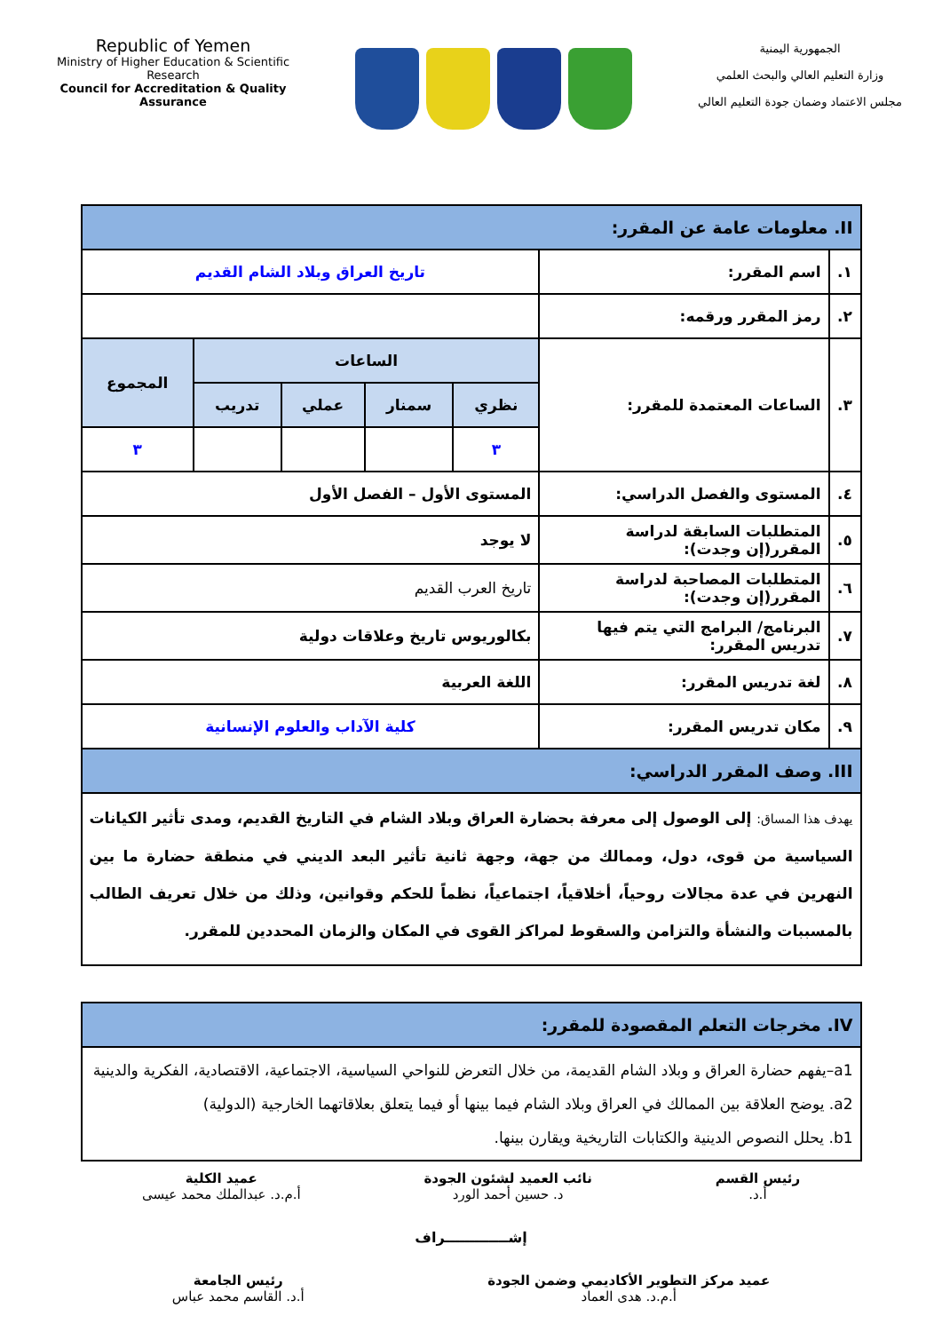Republic of Yemen
Ministry of Higher Education & Scientific Research
Council for Accreditation & Quality Assurance
الجمهورية اليمنية
وزارة التعليم العالي والبحث العلمي
مجلس الاعتماد وضمان جودة التعليم العالي
| II. معلومات عامة عن المقرر: | | | | | | |
| ١. | اسم المقرر: | تاريخ العراق وبلاد الشام القديم | | | | |
| ٢. | رمز المقرر ورقمه: | | | | | |
| ٣. | الساعات المعتمدة للمقرر: | الساعات | | | | المجموع |
| | | نظري | سمنار | عملي | تدريب | |
| | | ٣ | | | | ٣ |
| ٤. | المستوى والفصل الدراسي: | المستوى الأول – الفصل الأول | | | | |
| ٥. | المتطلبات السابقة لدراسة المقرر(إن وجدت): | لا يوجد | | | | |
| ٦. | المتطلبات المصاحبة لدراسة المقرر(إن وجدت): | تاريخ العرب القديم | | | | |
| ٧. | البرنامج/ البرامج التي يتم فيها تدريس المقرر: | بكالوريوس تاريخ وعلاقات دولية | | | | |
| ٨. | لغة تدريس المقرر: | اللغة العربية | | | | |
| ٩. | مكان تدريس المقرر: | كلية الآداب والعلوم الإنسانية | | | | |
| III. وصف المقرر الدراسي: | | | | | | |
| يهدف هذا المساق: إلى الوصول إلى معرفة بحضارة العراق وبلاد الشام في التاريخ القديم، ومدى تأثير الكيانات السياسية من قوى، دول، وممالك من جهة، وجهة ثانية تأثير البعد الديني في منطقة حضارة ما بين النهرين في عدة مجالات روحياً، أخلاقياً، اجتماعياً، نظماً للحكم وقوانين، وذلك من خلال تعريف الطالب بالمسببات والنشأة والتزامن والسقوط لمراكز القوى في المكان والزمان المحددين للمقرر. | | | | | | |
| IV. مخرجات التعلم المقصودة للمقرر: |
| a1–يفهم حضارة العراق و وبلاد الشام القديمة، من خلال التعرض للنواحي السياسية، الاجتماعية، الاقتصادية، الفكرية والدينية a2. يوضح العلاقة بين الممالك في العراق وبلاد الشام فيما بينها أو فيما يتعلق بعلاقاتهما الخارجية (الدولية) b1. يحلل النصوص الدينية والكتابات التاريخية ويقارن بينها. |
رئيس القسم
أ.د.
نائب العميد لشئون الجودة
د. حسين أحمد الورد
عميد الكلية
أ.م.د. عبدالملك محمد عيسى
إشـــــــــــــراف
عميد مركز التطوير الأكاديمي وضمن الجودة
أ.م.د. هدى العماد
رئيس الجامعة
أ.د. القاسم محمد عباس